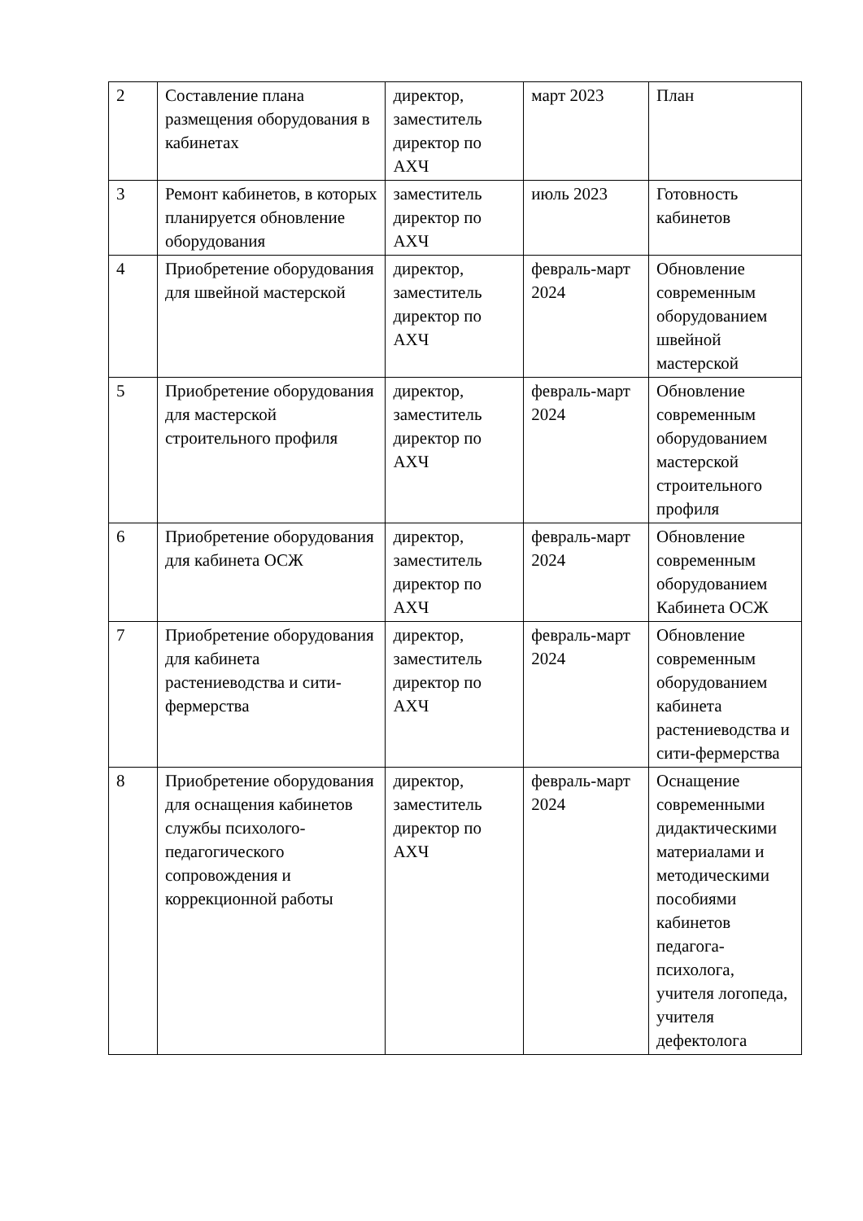| 2 | Составление плана размещения оборудования в кабинетах | директор, заместитель директор по АХЧ | март 2023 | План |
| 3 | Ремонт кабинетов, в которых планируется обновление оборудования | заместитель директор по АХЧ | июль 2023 | Готовность кабинетов |
| 4 | Приобретение оборудования для швейной мастерской | директор, заместитель директор по АХЧ | февраль-март 2024 | Обновление современным оборудованием швейной мастерской |
| 5 | Приобретение оборудования для мастерской строительного профиля | директор, заместитель директор по АХЧ | февраль-март 2024 | Обновление современным оборудованием мастерской строительного профиля |
| 6 | Приобретение оборудования для кабинета ОСЖ | директор, заместитель директор по АХЧ | февраль-март 2024 | Обновление современным оборудованием Кабинета ОСЖ |
| 7 | Приобретение оборудования для кабинета растениеводства и сити-фермерства | директор, заместитель директор по АХЧ | февраль-март 2024 | Обновление современным оборудованием кабинета растениеводства и сити-фермерства |
| 8 | Приобретение оборудования для оснащения кабинетов службы психолого-педагогического сопровождения и коррекционной работы | директор, заместитель директор по АХЧ | февраль-март 2024 | Оснащение современными дидактическими материалами и методическими пособиями кабинетов педагога-психолога, учителя логопеда, учителя дефектолога |